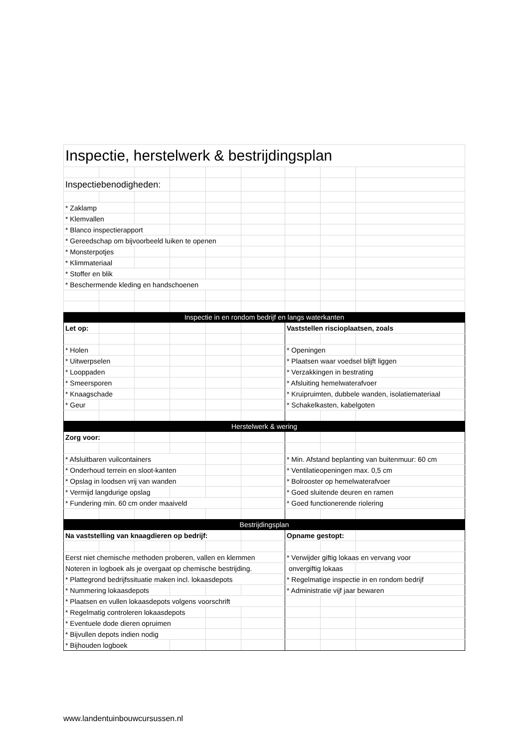| Inspectie, herstelwerk & bestrijdingsplan | | | | | | | | |
| Inspectiebenodigheden: | | | | | | | | |
| * Zaklamp | | | | | | | | |
| * Klemvallen | | | | | | | | |
| * Blanco inspectierapport | | | | | | | | |
| * Gereedschap om bijvoorbeeld luiken te openen | | | | | | | | |
| * Monsterpotjes | | | | | | | | |
| * Klimmateriaal | | | | | | | | |
| * Stoffer en blik | | | | | | | | |
| * Beschermende kleding en handschoenen | | | | | | | | |
| Inspectie in en rondom bedrijf en langs waterkanten | | | | | | | | |
| Let op: | | | | | | Vaststellen riscioplaatsen, zoals | | |
| * Holen | | | | | | * Openingen | | |
| * Uitwerpselen | | | | | | * Plaatsen waar voedsel blijft liggen | | |
| * Looppaden | | | | | | * Verzakkingen in bestrating | | |
| * Smeersporen | | | | | | * Afsluiting hemelwaterafvoer | | |
| * Knaagschade | | | | | | * Kruipruimten, dubbele wanden, isolatiemateriaal | | |
| * Geur | | | | | | * Schakelkasten, kabelgoten | | |
| Herstelwerk & wering | | | | | | | | |
| Zorg voor: | | | | | | | | |
| * Afsluitbaren vuilcontainers | | | | | | * Min. Afstand beplanting van buitenmuur: 60 cm | | |
| * Onderhoud terrein en sloot-kanten | | | | | | * Ventilatieopeningen max. 0,5 cm | | |
| * Opslag in loodsen vrij van wanden | | | | | | * Bolrooster op hemelwaterafvoer | | |
| * Vermijd langdurige opslag | | | | | | * Goed sluitende deuren en ramen | | |
| * Fundering min. 60 cm onder maaiveld | | | | | | * Goed functionerende riolering | | |
| Bestrijdingsplan | | | | | | | | |
| Na vaststelling van knaagdieren op bedrijf: | | | | | | Opname gestopt: | | |
| Eerst niet chemische methoden proberen, vallen en klemmen | | | | | | * Verwijder giftig lokaas en vervang voor | | |
| Noteren in logboek als je overgaat op chemische bestrijding. | | | | | | onvergiftig lokaas | | |
| * Plattegrond bedrijfssituatie maken incl. lokaasdepots | | | | | | * Regelmatige inspectie in en rondom bedrijf | | |
| * Nummering lokaasdepots | | | | | | * Administratie vijf jaar bewaren | | |
| * Plaatsen en vullen lokaasdepots volgens voorschrift | | | | | | | | |
| * Regelmatig controleren lokaasdepots | | | | | | | | |
| * Eventuele dode dieren opruimen | | | | | | | | |
| * Bijvullen depots indien nodig | | | | | | | | |
| * Bijhouden logboek | | | | | | | | |
www.landentuinbouwcursussen.nl